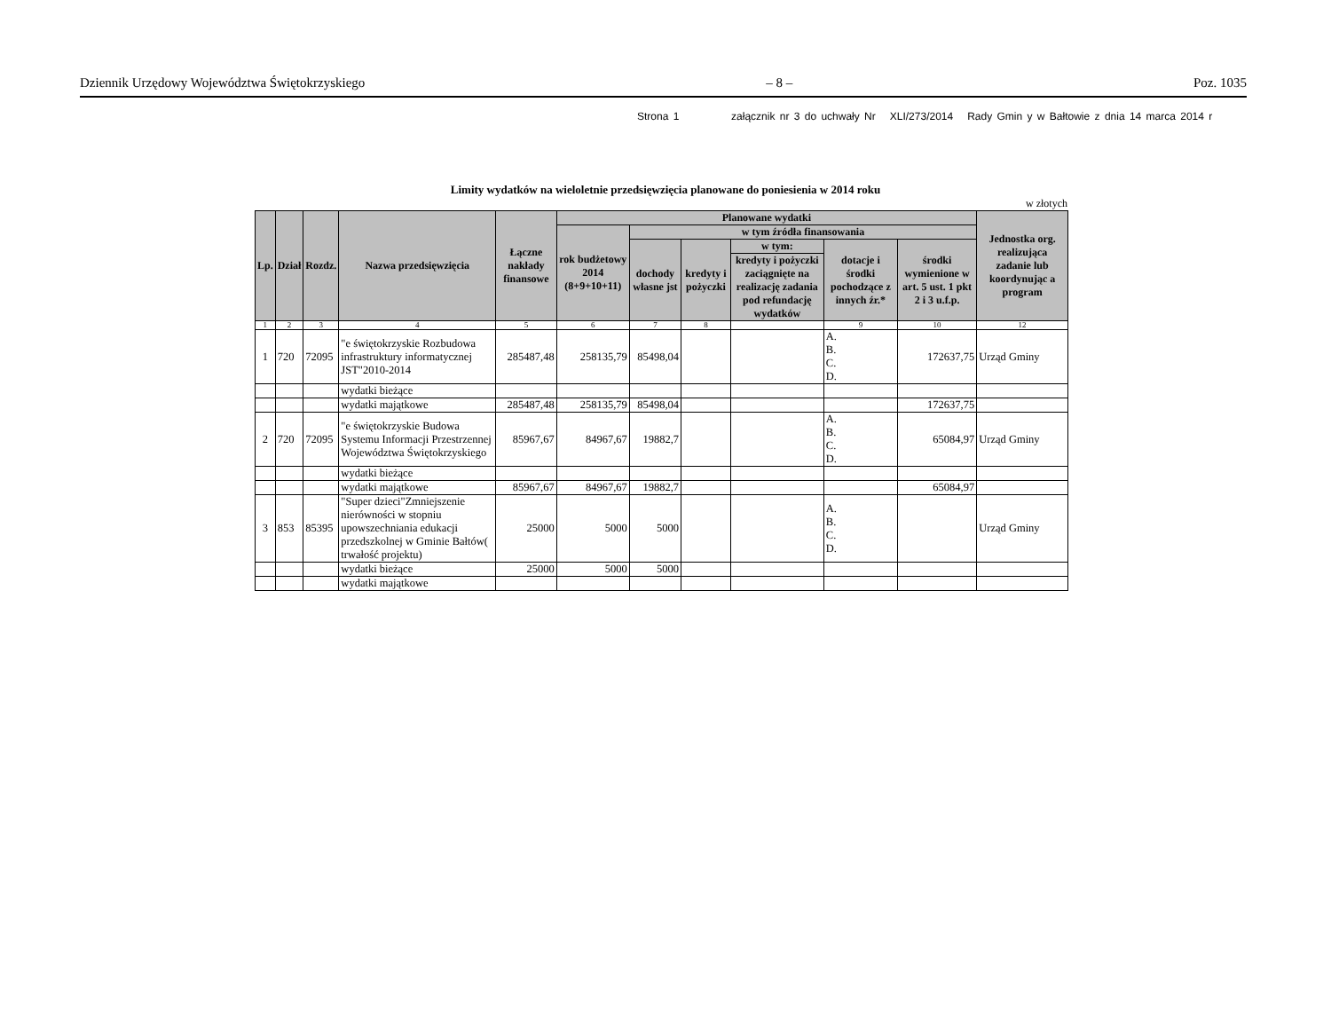Dziennik Urzędowy Województwa Świętokrzyskiego – 8 – Poz. 1035
Strona 1 załącznik nr 3 do uchwały Nr XLI/273/2014 Rady Gmin y w Bałtowie z dnia 14 marca 2014 r
Limity wydatków na wieloletnie przedsięwzięcia planowane do poniesienia w 2014 roku
w złotych
| Lp. | Dział | Rozdz. | Nazwa przedsięwzięcia | Łączne nakłady finansowe | Planowane wydatki | | | | | | Jednostka org. realizująca zadanie lub koordynując a program |
| --- | --- | --- | --- | --- | --- | --- | --- | --- | --- | --- | --- |
| | | | | | rok budżetowy 2014 (8+9+10+11) | w tym źródła finansowania | | | | | |
| | | | | | | dochody własne jst | kredyty i pożyczki | w tym: | dotacje i środki pochodzące z innych źr.* | środki wymienione w art. 5 ust. 1 pkt 2 i 3 u.f.p. | |
| | | | | | | | | kredyty i pożyczki zaciągnięte na realizację zadania pod refundację wydatków | | | |
| 1 | 2 | 3 | 4 | 5 | 6 | 7 | 8 | | 9 | 10 | 12 |
| 1 | 720 | 72095 | "e świętokrzyskie Rozbudowa infrastruktury informatycznej JST"2010-2014 | 285487,48 | 258135,79 | 85498,04 | | | A. B. C. D. | 172637,75 | Urząd Gminy |
| | | | wydatki bieżące | | | | | | | | |
| | | | wydatki majątkowe | 285487,48 | 258135,79 | 85498,04 | | | | 172637,75 | |
| 2 | 720 | 72095 | "e świętokrzyskie Budowa Systemu Informacji Przestrzennej Województwa Świętokrzyskiego | 85967,67 | 84967,67 | 19882,7 | | | A. B. C. D. | 65084,97 | Urząd Gminy |
| | | | wydatki bieżące | | | | | | | | |
| | | | wydatki majątkowe | 85967,67 | 84967,67 | 19882,7 | | | | 65084,97 | |
| 3 | 853 | 85395 | "Super dzieci"Zmniejszenie nierówności w stopniu upowszechniania edukacji przedszkolnej w Gminie Bałtów( trwałość projektu) | 25000 | 5000 | 5000 | | | A. B. C. D. | | Urząd Gminy |
| | | | wydatki bieżące | 25000 | 5000 | 5000 | | | | | |
| | | | wydatki majątkowe | | | | | | | | |